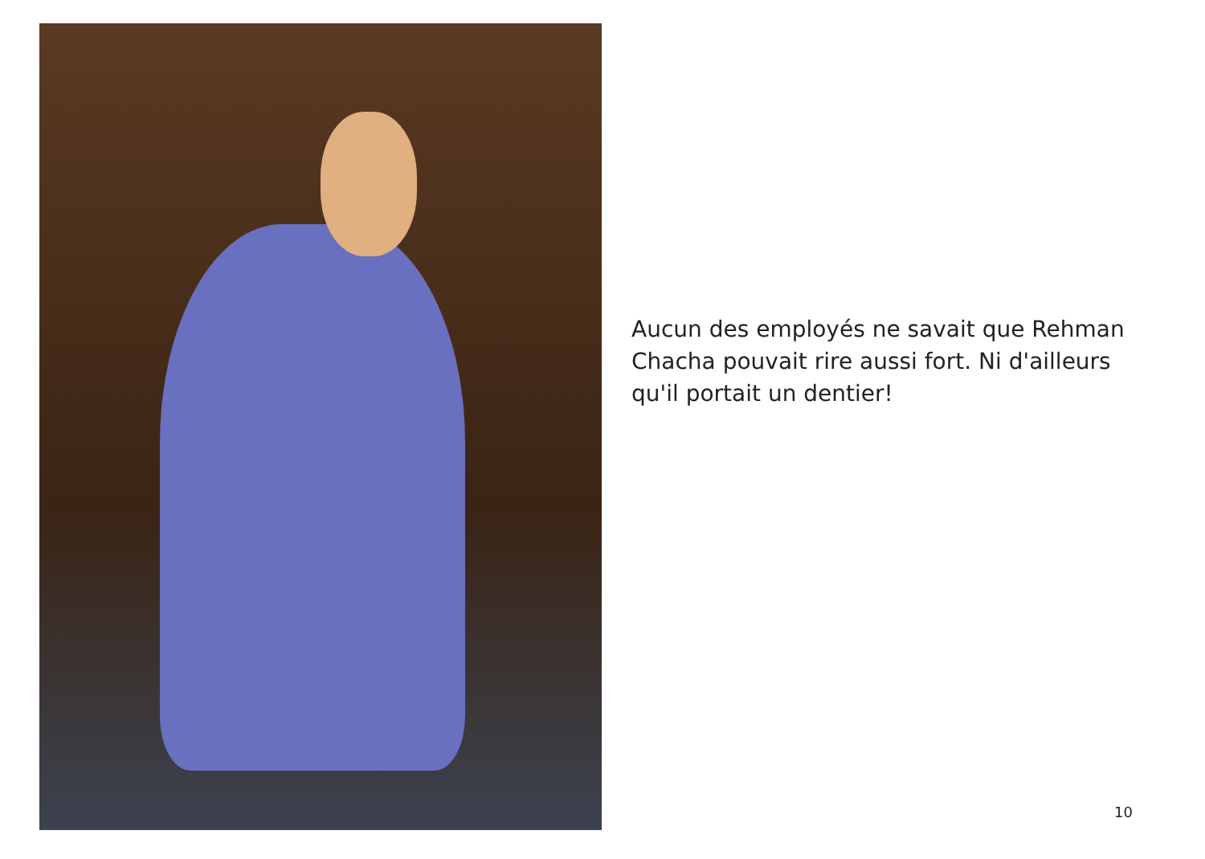Aucun des employés ne savait que Rehman Chacha pouvait rire aussi fort. Ni d'ailleurs qu'il portait un dentier!
10